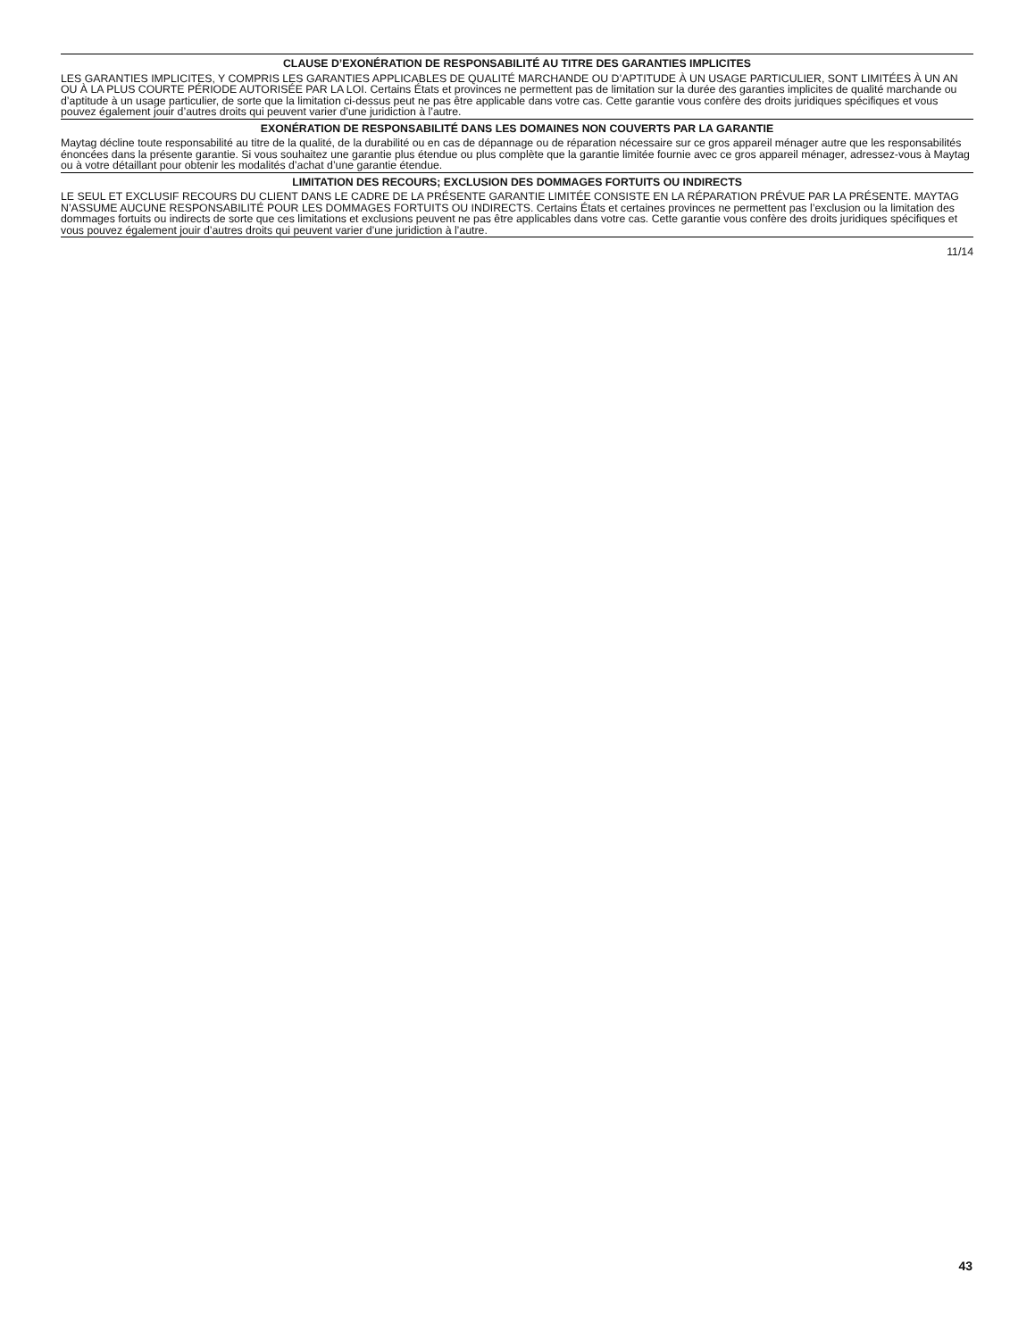CLAUSE D’EXONÉRATION DE RESPONSABILITÉ AU TITRE DES GARANTIES IMPLICITES
LES GARANTIES IMPLICITES, Y COMPRIS LES GARANTIES APPLICABLES DE QUALITÉ MARCHANDE OU D’APTITUDE À UN USAGE PARTICULIER, SONT LIMITÉES À UN AN OU À LA PLUS COURTE PÉRIODE AUTORISÉE PAR LA LOI. Certains États et provinces ne permettent pas de limitation sur la durée des garanties implicites de qualité marchande ou d’aptitude à un usage particulier, de sorte que la limitation ci-dessus peut ne pas être applicable dans votre cas. Cette garantie vous confère des droits juridiques spécifiques et vous pouvez également jouir d’autres droits qui peuvent varier d’une juridiction à l’autre.
EXONÉRATION DE RESPONSABILITÉ DANS LES DOMAINES NON COUVERTS PAR LA GARANTIE
Maytag décline toute responsabilité au titre de la qualité, de la durabilité ou en cas de dépannage ou de réparation nécessaire sur ce gros appareil ménager autre que les responsabilités énoncées dans la présente garantie. Si vous souhaitez une garantie plus étendue ou plus complète que la garantie limitée fournie avec ce gros appareil ménager, adressez-vous à Maytag ou à votre détaillant pour obtenir les modalités d’achat d’une garantie étendue.
LIMITATION DES RECOURS; EXCLUSION DES DOMMAGES FORTUITS OU INDIRECTS
LE SEUL ET EXCLUSIF RECOURS DU CLIENT DANS LE CADRE DE LA PRÉSENTE GARANTIE LIMITÉE CONSISTE EN LA RÉPARATION PRÉVUE PAR LA PRÉSENTE. MAYTAG N’ASSUME AUCUNE RESPONSABILITÉ POUR LES DOMMAGES FORTUITS OU INDIRECTS. Certains États et certaines provinces ne permettent pas l’exclusion ou la limitation des dommages fortuits ou indirects de sorte que ces limitations et exclusions peuvent ne pas être applicables dans votre cas. Cette garantie vous confère des droits juridiques spécifiques et vous pouvez également jouir d’autres droits qui peuvent varier d’une juridiction à l’autre.
11/14
43